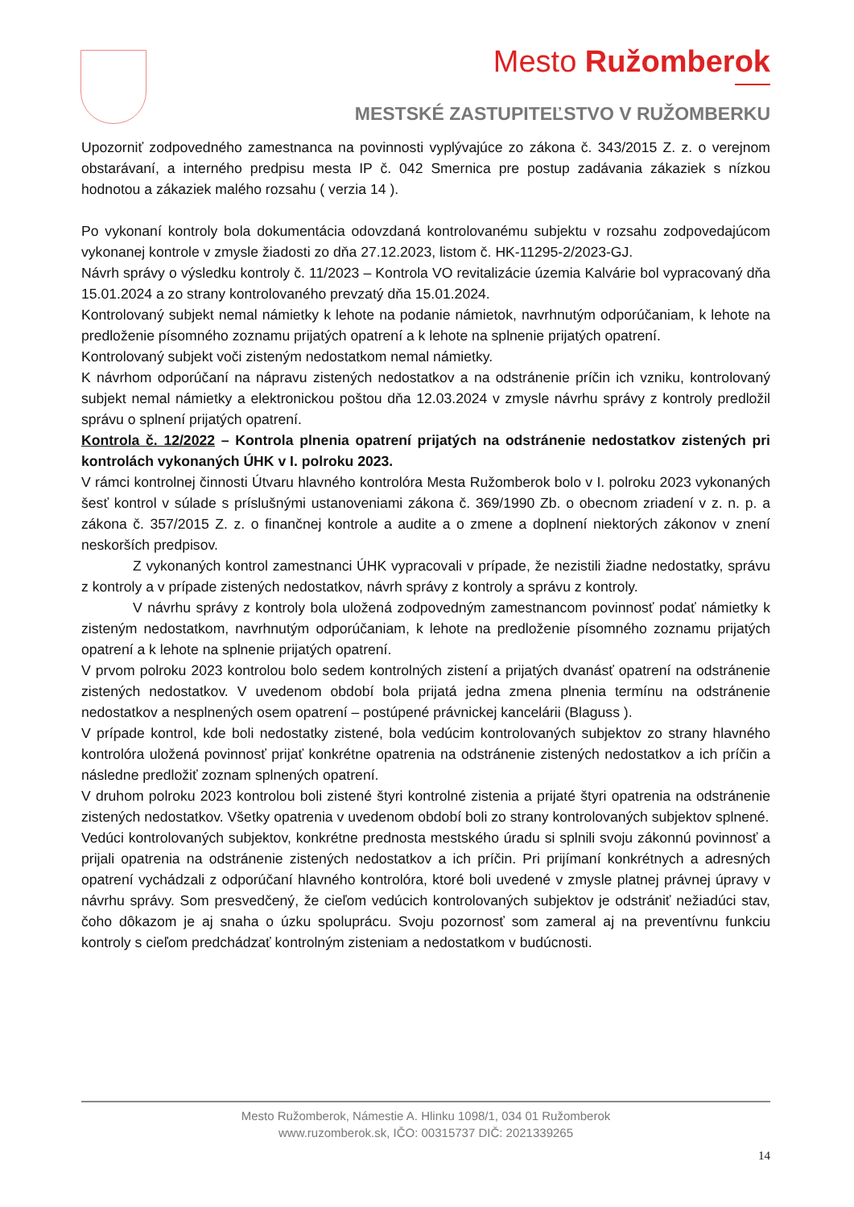Mesto Ružomberok
MESTSKÉ ZASTUPITEĽSTVO V RUŽOMBERKU
Upozorniť zodpovedného zamestnanca na povinnosti vyplývajúce zo zákona č. 343/2015 Z. z. o verejnom obstarávaní, a interného predpisu mesta IP č. 042 Smernica pre postup zadávania zákaziek s nízkou hodnotou a zákaziek malého rozsahu ( verzia 14 ).
Po vykonaní kontroly bola dokumentácia odovzdaná kontrolovanému subjektu v rozsahu zodpovedajúcom vykonanej kontrole v zmysle žiadosti zo dňa 27.12.2023, listom č. HK-11295-2/2023-GJ.
Návrh správy o výsledku kontroly č. 11/2023 – Kontrola VO revitalizácie územia Kalvárie bol vypracovaný dňa 15.01.2024 a zo strany kontrolovaného prevzatý dňa 15.01.2024.
Kontrolovaný subjekt nemal námietky k lehote na podanie námietok, navrhnutým odporúčaniam, k lehote na predloženie písomného zoznamu prijatých opatrení a k lehote na splnenie prijatých opatrení.
Kontrolovaný subjekt voči zisteným nedostatkom nemal námietky.
K návrhom odporúčaní na nápravu zistených nedostatkov a na odstránenie príčin ich vzniku, kontrolovaný subjekt nemal námietky a elektronickou poštou dňa 12.03.2024 v zmysle návrhu správy z kontroly predložil správu o splnení prijatých opatrení.
Kontrola č. 12/2022 – Kontrola plnenia opatrení prijatých na odstránenie nedostatkov zistených pri kontrolách vykonaných ÚHK v I. polroku 2023.
V rámci kontrolnej činnosti Útvaru hlavného kontrolóra Mesta Ružomberok bolo v I. polroku 2023 vykonaných šesť kontrol v súlade s príslušnými ustanoveniami zákona č. 369/1990 Zb. o obecnom zriadení v z. n. p. a zákona č. 357/2015 Z. z. o finančnej kontrole a audite a o zmene a doplnení niektorých zákonov v znení neskorších predpisov.
Z vykonaných kontrol zamestnanci ÚHK vypracovali v prípade, že nezistili žiadne nedostatky, správu z kontroly a v prípade zistených nedostatkov, návrh správy z kontroly a správu z kontroly.
V návrhu správy z kontroly bola uložená zodpovedným zamestnancom povinnosť podať námietky k zisteným nedostatkom, navrhnutým odporúčaniam, k lehote na predloženie písomného zoznamu prijatých opatrení a k lehote na splnenie prijatých opatrení.
V prvom polroku 2023 kontrolou bolo sedem kontrolných zistení a prijatých dvanásť opatrení na odstránenie zistených nedostatkov. V uvedenom období bola prijatá jedna zmena plnenia termínu na odstránenie nedostatkov a nesplnených osem opatrení – postúpené právnickej kancelárii (Blaguss ).
V prípade kontrol, kde boli nedostatky zistené, bola vedúcim kontrolovaných subjektov zo strany hlavného kontrolóra uložená povinnosť prijať konkrétne opatrenia na odstránenie zistených nedostatkov a ich príčin a následne predložiť zoznam splnených opatrení.
V druhom polroku 2023 kontrolou boli zistené štyri kontrolné zistenia a prijaté štyri opatrenia na odstránenie zistených nedostatkov. Všetky opatrenia v uvedenom období boli zo strany kontrolovaných subjektov splnené.
Vedúci kontrolovaných subjektov, konkrétne prednosta mestského úradu si splnili svoju zákonnú povinnosť a prijali opatrenia na odstránenie zistených nedostatkov a ich príčin. Pri prijímaní konkrétnych a adresných opatrení vychádzali z odporúčaní hlavného kontrolóra, ktoré boli uvedené v zmysle platnej právnej úpravy v návrhu správy. Som presvedčený, že cieľom vedúcich kontrolovaných subjektov je odstrániť nežiadúci stav, čoho dôkazom je aj snaha o úzku spoluprácu. Svoju pozornosť som zameral aj na preventívnu funkciu kontroly s cieľom predchádzať kontrolným zisteniam a nedostatkom v budúcnosti.
Mesto Ružomberok, Námestie A. Hlinku 1098/1, 034 01 Ružomberok
www.ruzomberok.sk, IČO: 00315737 DIČ: 2021339265
14